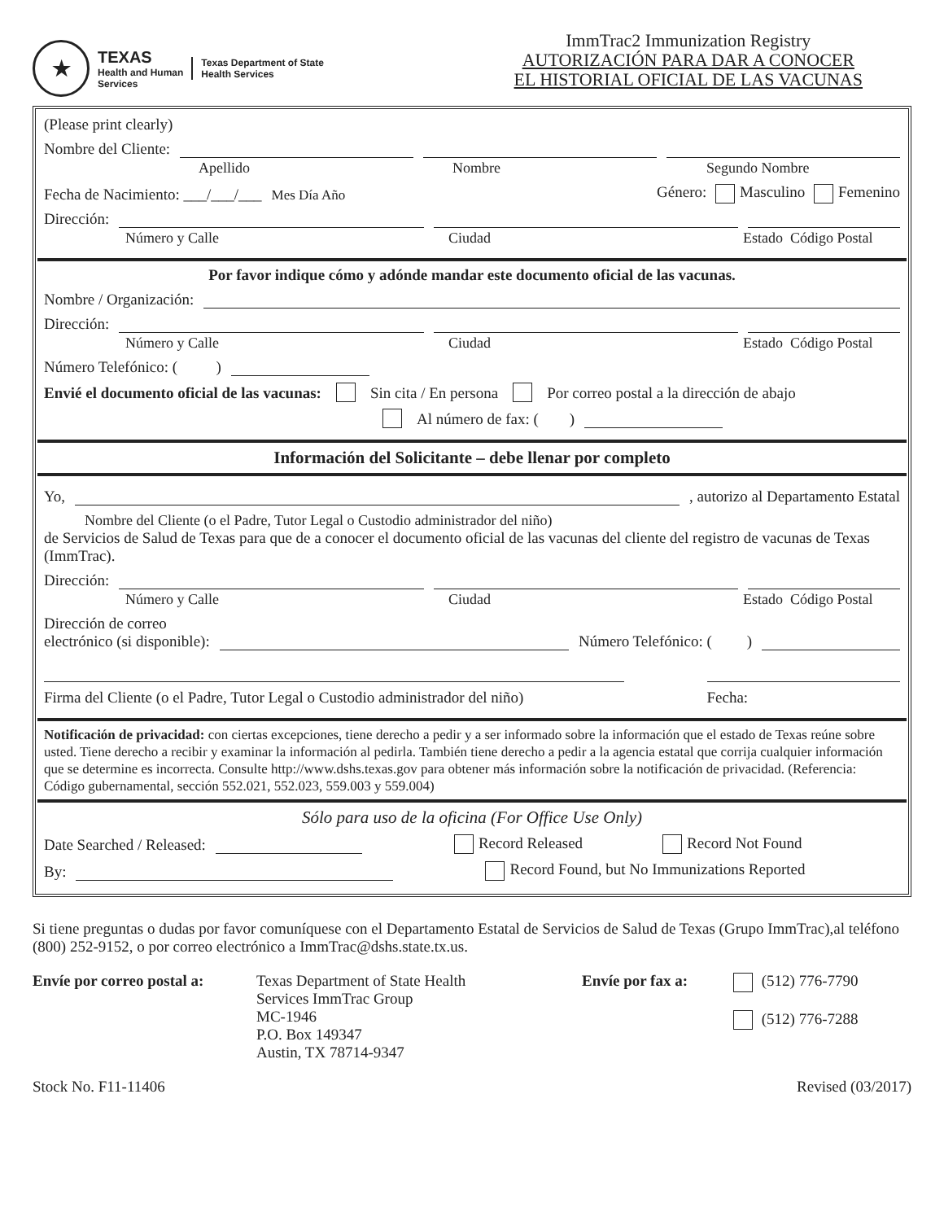★
TEXAS
Health and Human
Services
Texas Department of State
Health Services
ImmTrac2 Immunization Registry
AUTORIZACIÓN PARA DAR A CONOCER
EL HISTORIAL OFICIAL DE LAS VACUNAS
(Please print clearly)
Nombre del Cliente:
Apellido Nombre Segundo Nombre
Fecha de Nacimiento: ___/___/___ Mes Día Año Género: Masculino Femenino
Dirección:
Número y Calle Ciudad Estado Código Postal
Por favor indique cómo y adónde mandar este documento oficial de las vacunas.
Nombre / Organización:
Dirección:
Número y Calle Ciudad Estado Código Postal
Número Telefónico: ( )
Envié el documento oficial de las vacunas: Sin cita / En persona Por correo postal a la dirección de abajo
Al número de fax: ( )
Información del Solicitante – debe llenar por completo
Yo, , autorizo al Departamento Estatal
Nombre del Cliente (o el Padre, Tutor Legal o Custodio administrador del niño)
de Servicios de Salud de Texas para que de a conocer el documento oficial de las vacunas del cliente del registro de vacunas de Texas (ImmTrac).
Dirección:
Número y Calle Ciudad Estado Código Postal
Dirección de correo
electrónico (si disponible): Número Telefónico: ( )
Firma del Cliente (o el Padre, Tutor Legal o Custodio administrador del niño) Fecha:
Notificación de privacidad: con ciertas excepciones, tiene derecho a pedir y a ser informado sobre la información que el estado de Texas reúne sobre usted. Tiene derecho a recibir y examinar la información al pedirla. También tiene derecho a pedir a la agencia estatal que corrija cualquier información que se determine es incorrecta. Consulte http://www.dshs.texas.gov para obtener más información sobre la notificación de privacidad. (Referencia: Código gubernamental, sección 552.021, 552.023, 559.003 y 559.004)
Sólo para uso de la oficina (For Office Use Only)
Date Searched / Released: Record Released Record Not Found
By: Record Found, but No Immunizations Reported
Si tiene preguntas o dudas por favor comuníquese con el Departamento Estatal de Servicios de Salud de Texas (Grupo ImmTrac),al teléfono (800) 252-9152, o por correo electrónico a ImmTrac@dshs.state.tx.us.
Envíe por correo postal a:
Texas Department of State Health
Services ImmTrac Group
MC-1946
P.O. Box 149347
Austin, TX 78714-9347
Envíe por fax a:
(512) 776-7790
(512) 776-7288
Stock No. F11-11406 Revised (03/2017)